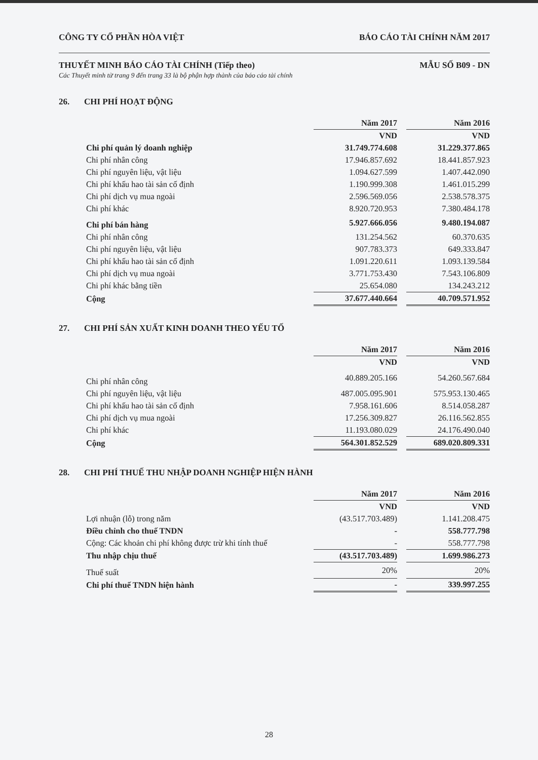CÔNG TY CỔ PHẦN HÒA VIỆT BÁO CÁO TÀI CHÍNH NĂM 2017
THUYẾT MINH BÁO CÁO TÀI CHÍNH (Tiếp theo) MẪU SỐ B09 - DN
Các Thuyết minh từ trang 9 đến trang 33 là bộ phận hợp thành của báo cáo tài chính
26. CHI PHÍ HOẠT ĐỘNG
| | Năm 2017 | | Năm 2016 |
| | VND | | VND |
| Chi phí quản lý doanh nghiệp | 31.749.774.608 | | 31.229.377.865 |
| Chi phí nhân công | 17.946.857.692 | | 18.441.857.923 |
| Chi phí nguyên liệu, vật liệu | 1.094.627.599 | | 1.407.442.090 |
| Chi phí khấu hao tài sản cố định | 1.190.999.308 | | 1.461.015.299 |
| Chi phí dịch vụ mua ngoài | 2.596.569.056 | | 2.538.578.375 |
| Chi phí khác | 8.920.720.953 | | 7.380.484.178 |
| Chi phí bán hàng | 5.927.666.056 | | 9.480.194.087 |
| Chi phí nhân công | 131.254.562 | | 60.370.635 |
| Chi phí nguyên liệu, vật liệu | 907.783.373 | | 649.333.847 |
| Chi phí khấu hao tài sản cố định | 1.091.220.611 | | 1.093.139.584 |
| Chi phí dịch vụ mua ngoài | 3.771.753.430 | | 7.543.106.809 |
| Chi phí khác bằng tiền | 25.654.080 | | 134.243.212 |
| Cộng | 37.677.440.664 | | 40.709.571.952 |
27. CHI PHÍ SẢN XUẤT KINH DOANH THEO YẾU TỐ
| | Năm 2017 | | Năm 2016 |
| | VND | | VND |
| Chi phí nhân công | 40.889.205.166 | | 54.260.567.684 |
| Chi phí nguyên liệu, vật liệu | 487.005.095.901 | | 575.953.130.465 |
| Chi phí khấu hao tài sản cố định | 7.958.161.606 | | 8.514.058.287 |
| Chi phí dịch vụ mua ngoài | 17.256.309.827 | | 26.116.562.855 |
| Chi phí khác | 11.193.080.029 | | 24.176.490.040 |
| Cộng | 564.301.852.529 | | 689.020.809.331 |
28. CHI PHÍ THUẾ THU NHẬP DOANH NGHIỆP HIỆN HÀNH
| | Năm 2017 | | Năm 2016 |
| | VND | | VND |
| Lợi nhuận (lỗ) trong năm | (43.517.703.489) | | 1.141.208.475 |
| Điều chỉnh cho thuế TNDN | - | | 558.777.798 |
| Cộng: Các khoản chi phí không được trừ khi tính thuế | - | | 558.777.798 |
| Thu nhập chịu thuế | (43.517.703.489) | | 1.699.986.273 |
| Thuế suất | 20% | | 20% |
| Chi phí thuế TNDN hiện hành | - | | 339.997.255 |
28